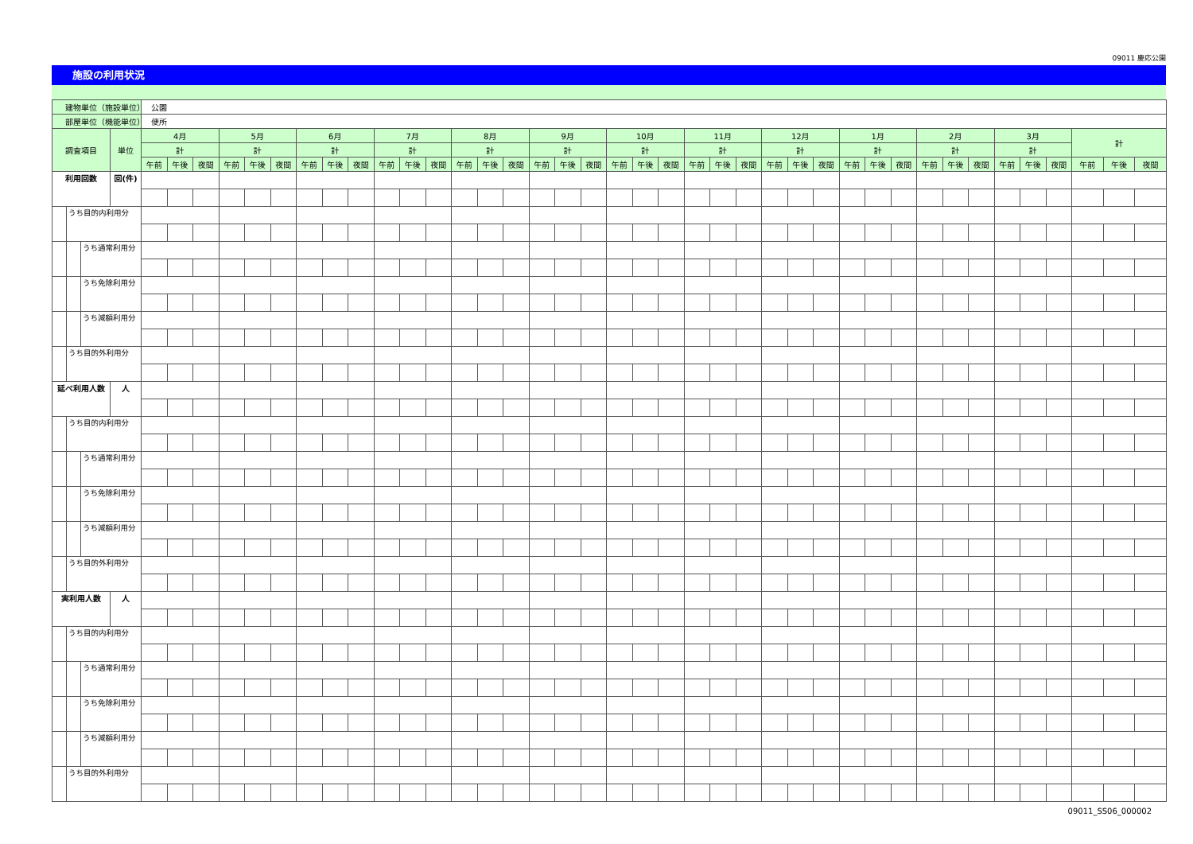09011 慶応公園
施設の利用状況
| 建物単位（施設単位） | | | | 公園 | | | | | | | | | | | | | | | | | | | | | | | | | | | | | | | | | | | | | | |
| 部屋単位（機能単位） | | | | 便所 | | | | | | | | | | | | | | | | | | | | | | | | | | | | | | | | | | | | | | |
| 調査項目 | | | 単位 | 4月 | | | 5月 | | | 6月 | | | 7月 | | | 8月 | | | 9月 | | | 10月 | | | 11月 | | | 12月 | | | 1月 | | | 2月 | | | 3月 | | | 計 | | |
| | | | | 計 | | | 計 | | | 計 | | | 計 | | | 計 | | | 計 | | | 計 | | | 計 | | | 計 | | | 計 | | | 計 | | | 計 | | | | | |
| | | | | 午前 | 午後 | 夜間 | 午前 | 午後 | 夜間 | 午前 | 午後 | 夜間 | 午前 | 午後 | 夜間 | 午前 | 午後 | 夜間 | 午前 | 午後 | 夜間 | 午前 | 午後 | 夜間 | 午前 | 午後 | 夜間 | 午前 | 午後 | 夜間 | 午前 | 午後 | 夜間 | 午前 | 午後 | 夜間 | 午前 | 午後 | 夜間 | 午前 | 午後 | 夜間 |
| 利用回数 | | | 回(件) | | | | | | | | | | | | | | | | | | | | | | | | | | | | | | | | | | | | | | | |
| | うち目的内利用分 | | | | | | | | | | | | | | | | | | | | | | | | | | | | | | | | | | | | | | | | | |
| | | うち通常利用分 | | | | | | | | | | | | | | | | | | | | | | | | | | | | | | | | | | | | | | | | |
| | | うち免除利用分 | | | | | | | | | | | | | | | | | | | | | | | | | | | | | | | | | | | | | | | | |
| | | うち減額利用分 | | | | | | | | | | | | | | | | | | | | | | | | | | | | | | | | | | | | | | | | |
| | うち目的外利用分 | | | | | | | | | | | | | | | | | | | | | | | | | | | | | | | | | | | | | | | | | |
| 延べ利用人数 | | | 人 | | | | | | | | | | | | | | | | | | | | | | | | | | | | | | | | | | | | | | | |
| | うち目的内利用分 | | | | | | | | | | | | | | | | | | | | | | | | | | | | | | | | | | | | | | | | | |
| | | うち通常利用分 | | | | | | | | | | | | | | | | | | | | | | | | | | | | | | | | | | | | | | | | |
| | | うち免除利用分 | | | | | | | | | | | | | | | | | | | | | | | | | | | | | | | | | | | | | | | | |
| | | うち減額利用分 | | | | | | | | | | | | | | | | | | | | | | | | | | | | | | | | | | | | | | | | |
| | うち目的外利用分 | | | | | | | | | | | | | | | | | | | | | | | | | | | | | | | | | | | | | | | | | |
| 実利用人数 | | | 人 | | | | | | | | | | | | | | | | | | | | | | | | | | | | | | | | | | | | | | | |
| | うち目的内利用分 | | | | | | | | | | | | | | | | | | | | | | | | | | | | | | | | | | | | | | | | | |
| | | うち通常利用分 | | | | | | | | | | | | | | | | | | | | | | | | | | | | | | | | | | | | | | | | |
| | | うち免除利用分 | | | | | | | | | | | | | | | | | | | | | | | | | | | | | | | | | | | | | | | | |
| | | うち減額利用分 | | | | | | | | | | | | | | | | | | | | | | | | | | | | | | | | | | | | | | | | |
| | うち目的外利用分 | | | | | | | | | | | | | | | | | | | | | | | | | | | | | | | | | | | | | | | | | |
09011_SS06_000002